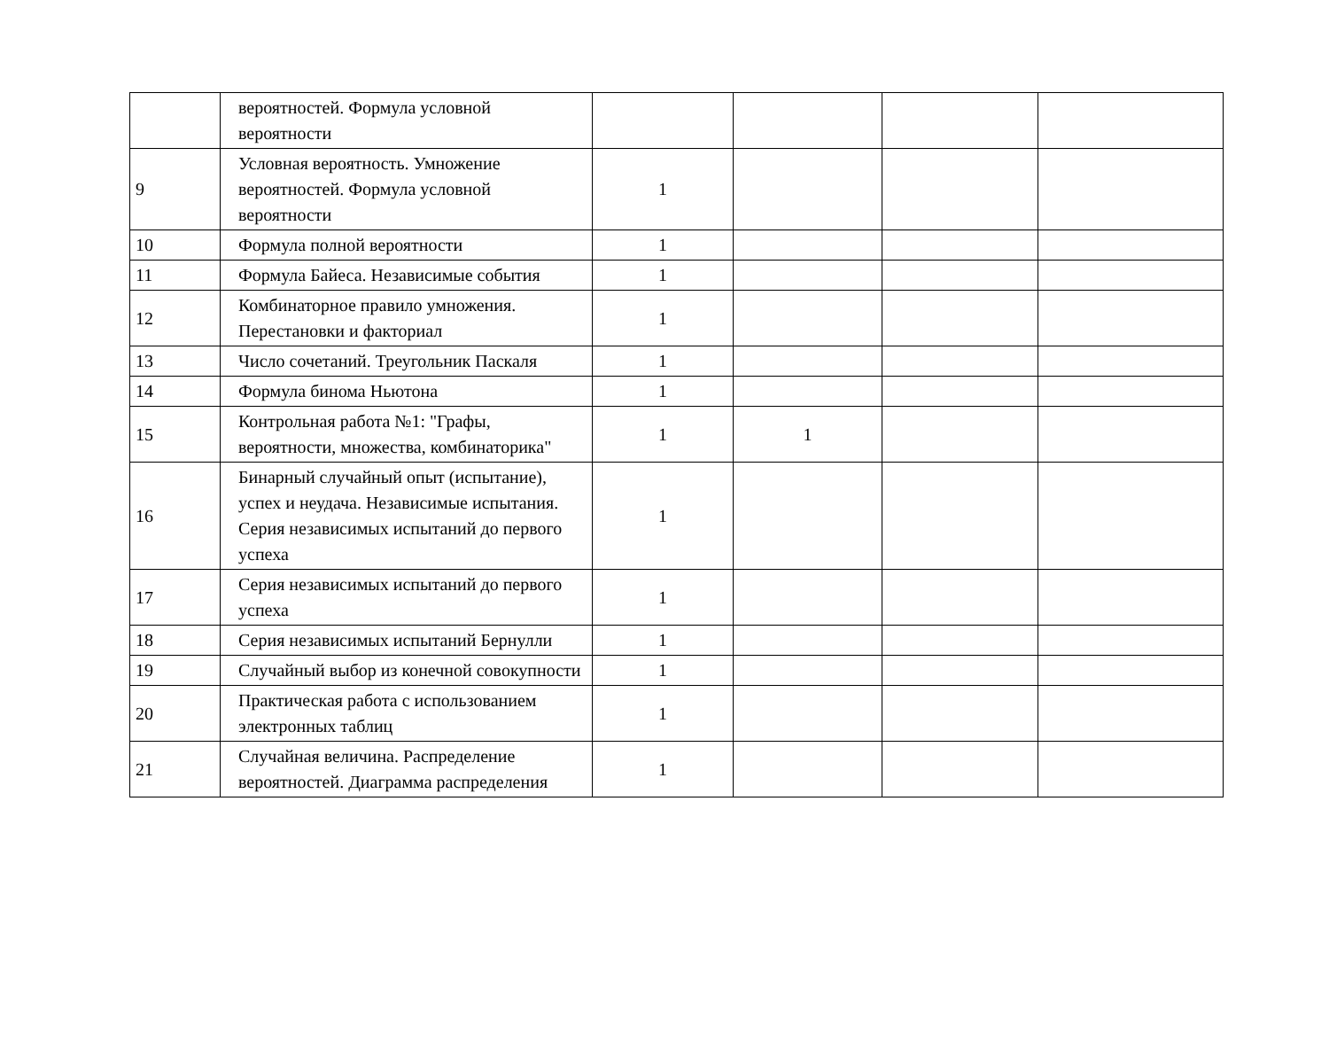| | вероятностей. Формула условной вероятности | | | | |
| 9 | Условная вероятность. Умножение вероятностей. Формула условной вероятности | 1 | | | |
| 10 | Формула полной вероятности | 1 | | | |
| 11 | Формула Байеса. Независимые события | 1 | | | |
| 12 | Комбинаторное правило умножения. Перестановки и факториал | 1 | | | |
| 13 | Число сочетаний. Треугольник Паскаля | 1 | | | |
| 14 | Формула бинома Ньютона | 1 | | | |
| 15 | Контрольная работа №1: "Графы, вероятности, множества, комбинаторика" | 1 | 1 | | |
| 16 | Бинарный случайный опыт (испытание), успех и неудача. Независимые испытания. Серия независимых испытаний до первого успеха | 1 | | | |
| 17 | Серия независимых испытаний до первого успеха | 1 | | | |
| 18 | Серия независимых испытаний Бернулли | 1 | | | |
| 19 | Случайный выбор из конечной совокупности | 1 | | | |
| 20 | Практическая работа с использованием электронных таблиц | 1 | | | |
| 21 | Случайная величина. Распределение вероятностей. Диаграмма распределения | 1 | | | |